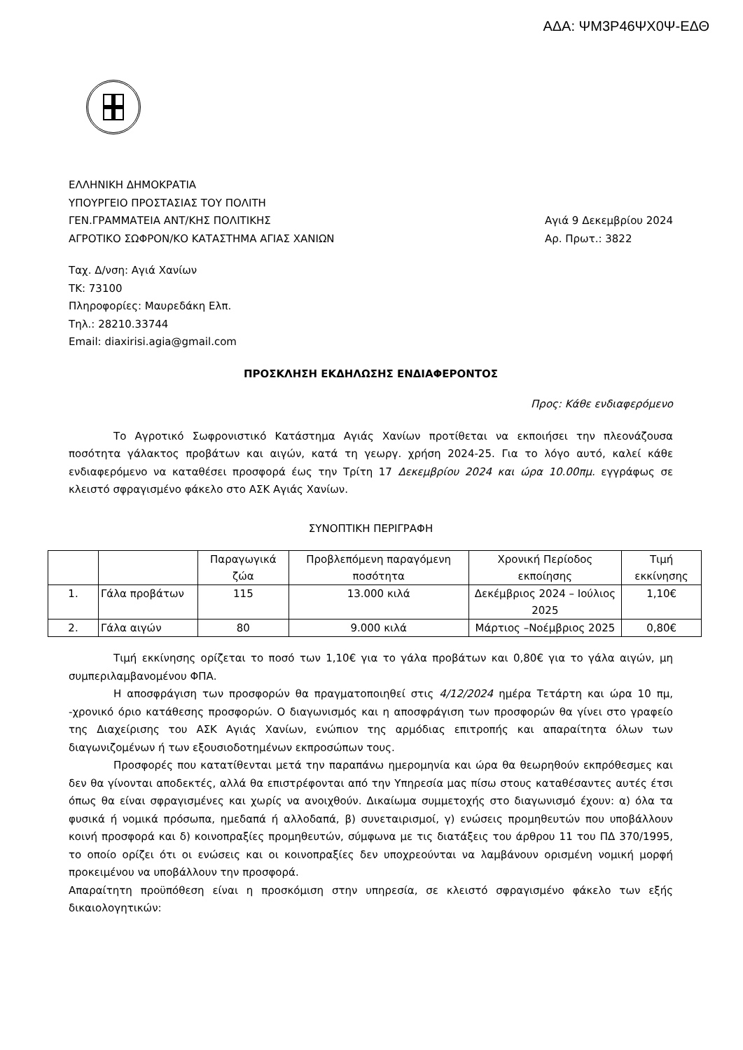ΑΔΑ: ΨΜ3Ρ46ΨΧ0Ψ-ΕΔΘ
ΕΛΛΗΝΙΚΗ ΔΗΜΟΚΡΑΤΙΑ
ΥΠΟΥΡΓΕΙΟ ΠΡΟΣΤΑΣΙΑΣ ΤΟΥ ΠΟΛΙΤΗ
ΓΕΝ.ΓΡΑΜΜΑΤΕΙΑ ΑΝΤ/ΚΗΣ ΠΟΛΙΤΙΚΗΣ
ΑΓΡΟΤΙΚΟ ΣΩΦΡΟΝ/ΚΟ ΚΑΤΑΣΤΗΜΑ ΑΓΙΑΣ ΧΑΝΙΩΝ
Αγιά 9 Δεκεμβρίου 2024
Αρ. Πρωτ.: 3822
Ταχ. Δ/νση: Αγιά Χανίων
ΤΚ: 73100
Πληροφορίες: Μαυρεδάκη Ελπ.
Τηλ.: 28210.33744
Email: diaxirisi.agia@gmail.com
ΠΡΟΣΚΛΗΣΗ ΕΚΔΗΛΩΣΗΣ ΕΝΔΙΑΦΕΡΟΝΤΟΣ
Προς: Κάθε ενδιαφερόμενο
Το Αγροτικό Σωφρονιστικό Κατάστημα Αγιάς Χανίων προτίθεται να εκποιήσει την πλεονάζουσα ποσότητα γάλακτος προβάτων και αιγών, κατά τη γεωργ. χρήση 2024-25. Για το λόγο αυτό, καλεί κάθε ενδιαφερόμενο να καταθέσει προσφορά έως την Τρίτη 17 Δεκεμβρίου 2024 και ώρα 10.00πμ. εγγράφως σε κλειστό σφραγισμένο φάκελο στο ΑΣΚ Αγιάς Χανίων.
ΣΥΝΟΠΤΙΚΗ ΠΕΡΙΓΡΑΦΗ
| | | Παραγωγικά ζώα | Προβλεπόμενη παραγόμενη ποσότητα | Χρονική Περίοδος εκποίησης | Τιμή εκκίνησης |
| --- | --- | --- | --- | --- | --- |
| 1. | Γάλα προβάτων | 115 | 13.000 κιλά | Δεκέμβριος 2024 – Ιούλιος 2025 | 1,10€ |
| 2. | Γάλα αιγών | 80 | 9.000 κιλά | Μάρτιος –Νοέμβριος 2025 | 0,80€ |
Τιμή εκκίνησης ορίζεται το ποσό των 1,10€ για το γάλα προβάτων και 0,80€ για το γάλα αιγών, μη συμπεριλαμβανομένου ΦΠΑ.
Η αποσφράγιση των προσφορών θα πραγματοποιηθεί στις 4/12/2024 ημέρα Τετάρτη και ώρα 10 πμ, -χρονικό όριο κατάθεσης προσφορών. Ο διαγωνισμός και η αποσφράγιση των προσφορών θα γίνει στο γραφείο της Διαχείρισης του ΑΣΚ Αγιάς Χανίων, ενώπιον της αρμόδιας επιτροπής και απαραίτητα όλων των διαγωνιζομένων ή των εξουσιοδοτημένων εκπροσώπων τους.
Προσφορές που κατατίθενται μετά την παραπάνω ημερομηνία και ώρα θα θεωρηθούν εκπρόθεσμες και δεν θα γίνονται αποδεκτές, αλλά θα επιστρέφονται από την Υπηρεσία μας πίσω στους καταθέσαντες αυτές έτσι όπως θα είναι σφραγισμένες και χωρίς να ανοιχθούν. Δικαίωμα συμμετοχής στο διαγωνισμό έχουν: α) όλα τα φυσικά ή νομικά πρόσωπα, ημεδαπά ή αλλοδαπά, β) συνεταιρισμοί, γ) ενώσεις προμηθευτών που υποβάλλουν κοινή προσφορά και δ) κοινοπραξίες προμηθευτών, σύμφωνα με τις διατάξεις του άρθρου 11 του ΠΔ 370/1995, το οποίο ορίζει ότι οι ενώσεις και οι κοινοπραξίες δεν υποχρεούνται να λαμβάνουν ορισμένη νομική μορφή προκειμένου να υποβάλλουν την προσφορά.
Απαραίτητη προϋπόθεση είναι η προσκόμιση στην υπηρεσία, σε κλειστό σφραγισμένο φάκελο των εξής δικαιολογητικών: